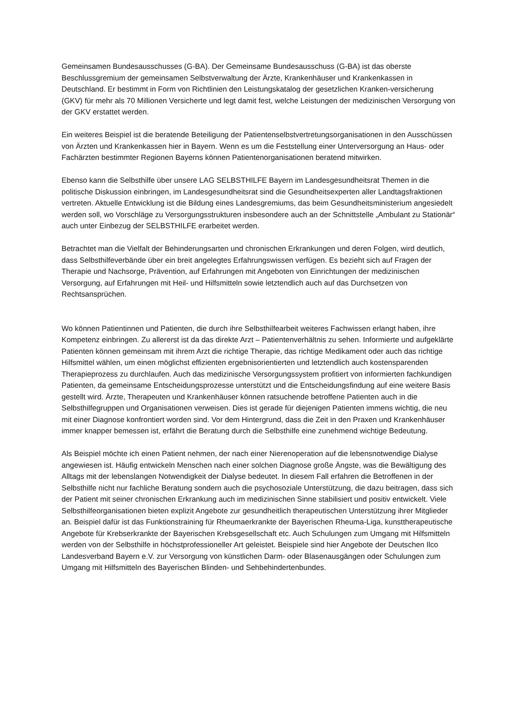Gemeinsamen Bundesausschusses (G-BA). Der Gemeinsame Bundesausschuss (G-BA) ist das oberste Beschlussgremium der gemeinsamen Selbstverwaltung der Ärzte, Krankenhäuser und Krankenkassen in Deutschland. Er bestimmt in Form von Richtlinien den Leistungskatalog der gesetzlichen Kranken-versicherung (GKV) für mehr als 70 Millionen Versicherte und legt damit fest, welche Leistungen der medizinischen Versorgung von der GKV erstattet werden.
Ein weiteres Beispiel ist die beratende Beteiligung der Patientenselbstvertretungsorganisationen in den Ausschüssen von Ärzten und Krankenkassen hier in Bayern. Wenn es um die Feststellung einer Unterversorgung an Haus- oder Fachärzten bestimmter Regionen Bayerns können Patientenorganisationen beratend mitwirken.
Ebenso kann die Selbsthilfe über unsere LAG SELBSTHILFE Bayern im Landesgesundheitsrat Themen in die politische Diskussion einbringen, im Landesgesundheitsrat sind die Gesundheitsexperten aller Landtagsfraktionen vertreten. Aktuelle Entwicklung ist die Bildung eines Landesgremiums, das beim Gesundheitsministerium angesiedelt werden soll, wo Vorschläge zu Versorgungsstrukturen insbesondere auch an der Schnittstelle „Ambulant zu Stationär“ auch unter Einbezug der SELBSTHILFE erarbeitet werden.
Betrachtet man die Vielfalt der Behinderungsarten und chronischen Erkrankungen und deren Folgen, wird deutlich, dass Selbsthilfeverbände über ein breit angelegtes Erfahrungswissen verfügen. Es bezieht sich auf Fragen der Therapie und Nachsorge, Prävention, auf Erfahrungen mit Angeboten von Einrichtungen der medizinischen Versorgung, auf Erfahrungen mit Heil- und Hilfsmitteln sowie letztendlich auch auf das Durchsetzen von Rechtsansprüchen.
Wo können Patientinnen und Patienten, die durch ihre Selbsthilfearbeit weiteres Fachwissen erlangt haben, ihre Kompetenz einbringen. Zu allererst ist da das direkte Arzt – Patientenverhältnis zu sehen. Informierte und aufgeklärte Patienten können gemeinsam mit ihrem Arzt die richtige Therapie, das richtige Medikament oder auch das richtige Hilfsmittel wählen, um einen möglichst effizienten ergebnisorientierten und letztendlich auch kostensparenden Therapieprozess zu durchlaufen. Auch das medizinische Versorgungssystem profitiert von informierten fachkundigen Patienten, da gemeinsame Entscheidungsprozesse unterstützt und die Entscheidungsfindung auf eine weitere Basis gestellt wird. Ärzte, Therapeuten und Krankenhäuser können ratsuchende betroffene Patienten auch in die Selbsthilfegruppen und Organisationen verweisen. Dies ist gerade für diejenigen Patienten immens wichtig, die neu mit einer Diagnose konfrontiert worden sind. Vor dem Hintergrund, dass die Zeit in den Praxen und Krankenhäuser immer knapper bemessen ist, erfährt die Beratung durch die Selbsthilfe eine zunehmend wichtige Bedeutung.
Als Beispiel möchte ich einen Patient nehmen, der nach einer Nierenoperation auf die lebensnotwendige Dialyse angewiesen ist. Häufig entwickeln Menschen nach einer solchen Diagnose große Ängste, was die Bewältigung des Alltags mit der lebenslangen Notwendigkeit der Dialyse bedeutet. In diesem Fall erfahren die Betroffenen in der Selbsthilfe nicht nur fachliche Beratung sondern auch die psychosoziale Unterstützung, die dazu beitragen, dass sich der Patient mit seiner chronischen Erkrankung auch im medizinischen Sinne stabilisiert und positiv entwickelt. Viele Selbsthilfeorganisationen bieten explizit Angebote zur gesundheitlich therapeutischen Unterstützung ihrer Mitglieder an. Beispiel dafür ist das Funktionstraining für Rheumaerkrankte der Bayerischen Rheuma-Liga, kunsttherapeutische Angebote für Krebserkrankte der Bayerischen Krebsgesellschaft etc. Auch Schulungen zum Umgang mit Hilfsmitteln werden von der Selbsthilfe in höchstprofessioneller Art geleistet. Beispiele sind hier Angebote der Deutschen Ilco Landesverband Bayern e.V. zur Versorgung von künstlichen Darm- oder Blasenausgängen oder Schulungen zum Umgang mit Hilfsmitteln des Bayerischen Blinden- und Sehbehindertenbundes.